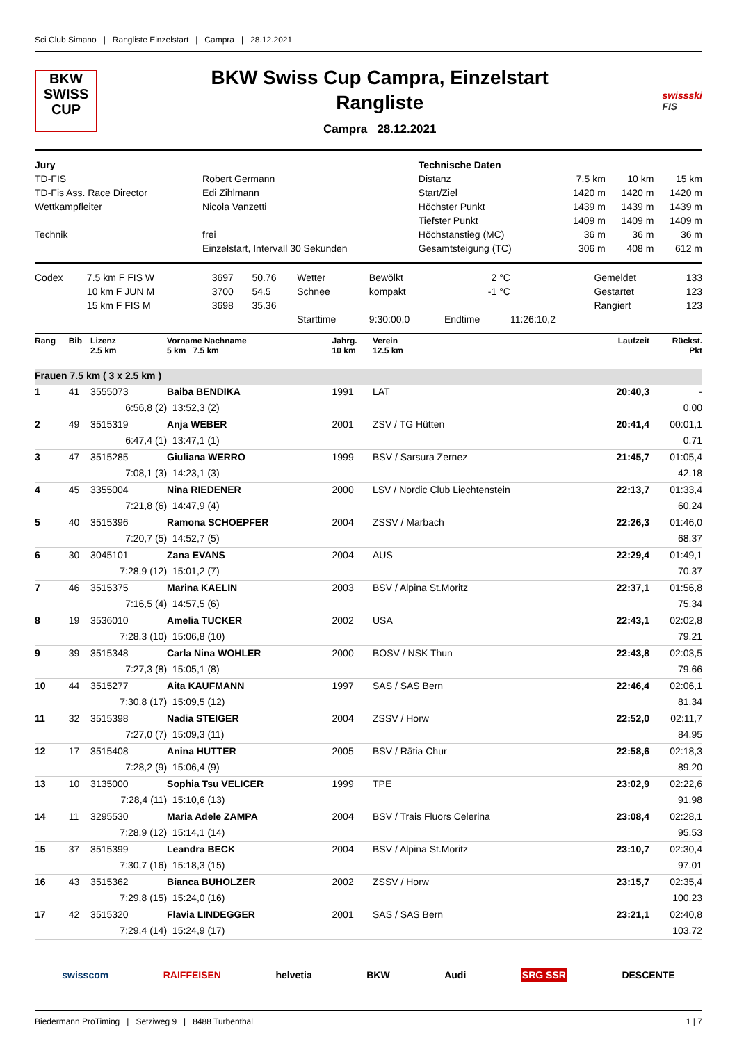Sci Club Simano | Rangliste Einzelstart | Campra | 28.12.2021
BKW
SWISS
CUP
BKW Swiss Cup Campra, Einzelstart
Rangliste
Campra 28.12.2021
swissski
FIS
| Jury | | Technische Daten | | | |
| --- | --- | --- | --- | --- | --- |
| TD-FIS | Robert Germann | Distanz | 7.5 km | 10 km | 15 km |
| TD-Fis Ass. Race Director | Edi Zihlmann | Start/Ziel | 1420 m | 1420 m | 1420 m |
| Wettkampfleiter | Nicola Vanzetti | Höchster Punkt | 1439 m | 1439 m | 1439 m |
| | | Tiefster Punkt | 1409 m | 1409 m | 1409 m |
| Technik | frei | Höchstanstieg (MC) | 36 m | 36 m | 36 m |
| | Einzelstart, Intervall 30 Sekunden | Gesamtsteigung (TC) | 306 m | 408 m | 612 m |
| Codex | 7.5 km F FIS W | 3697 | 50.76 | Wetter | Bewölkt | 2 °C | | Gemeldet | 133 |
| | 10 km F JUN M | 3700 | 54.5 | Schnee | kompakt | -1 °C | | Gestartet | 123 |
| | 15 km F FIS M | 3698 | 35.36 | | | | | Rangiert | 123 |
| | | | | Starttime | 9:30:00,0 | Endtime | 11:26:10,2 | | |
| Rang | Bib | Lizenz 2.5 km | Vorname Nachname 5 km 7.5 km | Jahrg. 10 km | Verein 12.5 km | Laufzeit | Rückst. Pkt |
| --- | --- | --- | --- | --- | --- | --- | --- |
| Frauen 7.5 km ( 3 x 2.5 km ) | | | | | | | |
| 1 | 41 | 3555073 | Baiba BENDIKA | 1991 | LAT | 20:40,3 | - |
| | | 6:56,8 (2) | 13:52,3 (2) | | | | 0.00 |
| 2 | 49 | 3515319 | Anja WEBER | 2001 | ZSV / TG Hütten | 20:41,4 | 00:01,1 |
| | | 6:47,4 (1) | 13:47,1 (1) | | | | 0.71 |
| 3 | 47 | 3515285 | Giuliana WERRO | 1999 | BSV / Sarsura Zernez | 21:45,7 | 01:05,4 |
| | | 7:08,1 (3) | 14:23,1 (3) | | | | 42.18 |
| 4 | 45 | 3355004 | Nina RIEDENER | 2000 | LSV / Nordic Club Liechtenstein | 22:13,7 | 01:33,4 |
| | | 7:21,8 (6) | 14:47,9 (4) | | | | 60.24 |
| 5 | 40 | 3515396 | Ramona SCHOEPFER | 2004 | ZSSV / Marbach | 22:26,3 | 01:46,0 |
| | | 7:20,7 (5) | 14:52,7 (5) | | | | 68.37 |
| 6 | 30 | 3045101 | Zana EVANS | 2004 | AUS | 22:29,4 | 01:49,1 |
| | | 7:28,9 (12) | 15:01,2 (7) | | | | 70.37 |
| 7 | 46 | 3515375 | Marina KAELIN | 2003 | BSV / Alpina St.Moritz | 22:37,1 | 01:56,8 |
| | | 7:16,5 (4) | 14:57,5 (6) | | | | 75.34 |
| 8 | 19 | 3536010 | Amelia TUCKER | 2002 | USA | 22:43,1 | 02:02,8 |
| | | 7:28,3 (10) | 15:06,8 (10) | | | | 79.21 |
| 9 | 39 | 3515348 | Carla Nina WOHLER | 2000 | BOSV / NSK Thun | 22:43,8 | 02:03,5 |
| | | 7:27,3 (8) | 15:05,1 (8) | | | | 79.66 |
| 10 | 44 | 3515277 | Aita KAUFMANN | 1997 | SAS / SAS Bern | 22:46,4 | 02:06,1 |
| | | 7:30,8 (17) | 15:09,5 (12) | | | | 81.34 |
| 11 | 32 | 3515398 | Nadia STEIGER | 2004 | ZSSV / Horw | 22:52,0 | 02:11,7 |
| | | 7:27,0 (7) | 15:09,3 (11) | | | | 84.95 |
| 12 | 17 | 3515408 | Anina HUTTER | 2005 | BSV / Rätia Chur | 22:58,6 | 02:18,3 |
| | | 7:28,2 (9) | 15:06,4 (9) | | | | 89.20 |
| 13 | 10 | 3135000 | Sophia Tsu VELICER | 1999 | TPE | 23:02,9 | 02:22,6 |
| | | 7:28,4 (11) | 15:10,6 (13) | | | | 91.98 |
| 14 | 11 | 3295530 | Maria Adele ZAMPA | 2004 | BSV / Trais Fluors Celerina | 23:08,4 | 02:28,1 |
| | | 7:28,9 (12) | 15:14,1 (14) | | | | 95.53 |
| 15 | 37 | 3515399 | Leandra BECK | 2004 | BSV / Alpina St.Moritz | 23:10,7 | 02:30,4 |
| | | 7:30,7 (16) | 15:18,3 (15) | | | | 97.01 |
| 16 | 43 | 3515362 | Bianca BUHOLZER | 2002 | ZSSV / Horw | 23:15,7 | 02:35,4 |
| | | 7:29,8 (15) | 15:24,0 (16) | | | | 100.23 |
| 17 | 42 | 3515320 | Flavia LINDEGGER | 2001 | SAS / SAS Bern | 23:21,1 | 02:40,8 |
| | | 7:29,4 (14) | 15:24,9 (17) | | | | 103.72 |
swisscom RAIFFEISEN helvetia BKW Audi SRG SSR DESCENTE
Biedermann ProTiming | Setziweg 9 | 8488 Turbenthal 1 | 7